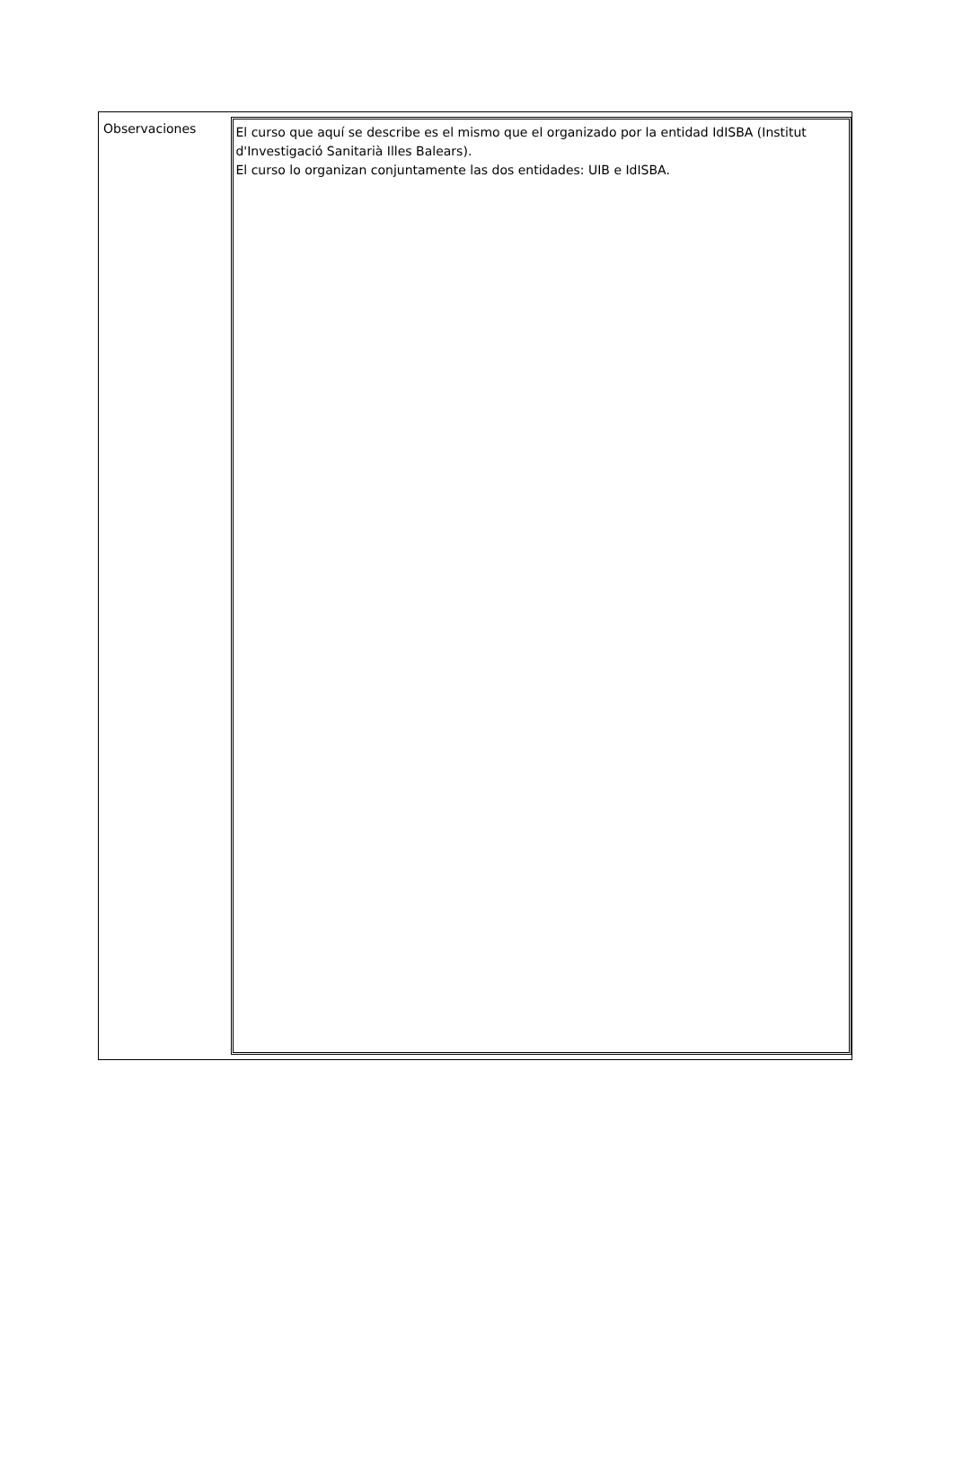Observaciones
El curso que aquí se describe es el mismo que el organizado por la entidad IdISBA (Institut d'Investigació Sanitarià Illes Balears).
El curso lo organizan conjuntamente las dos entidades: UIB e IdISBA.